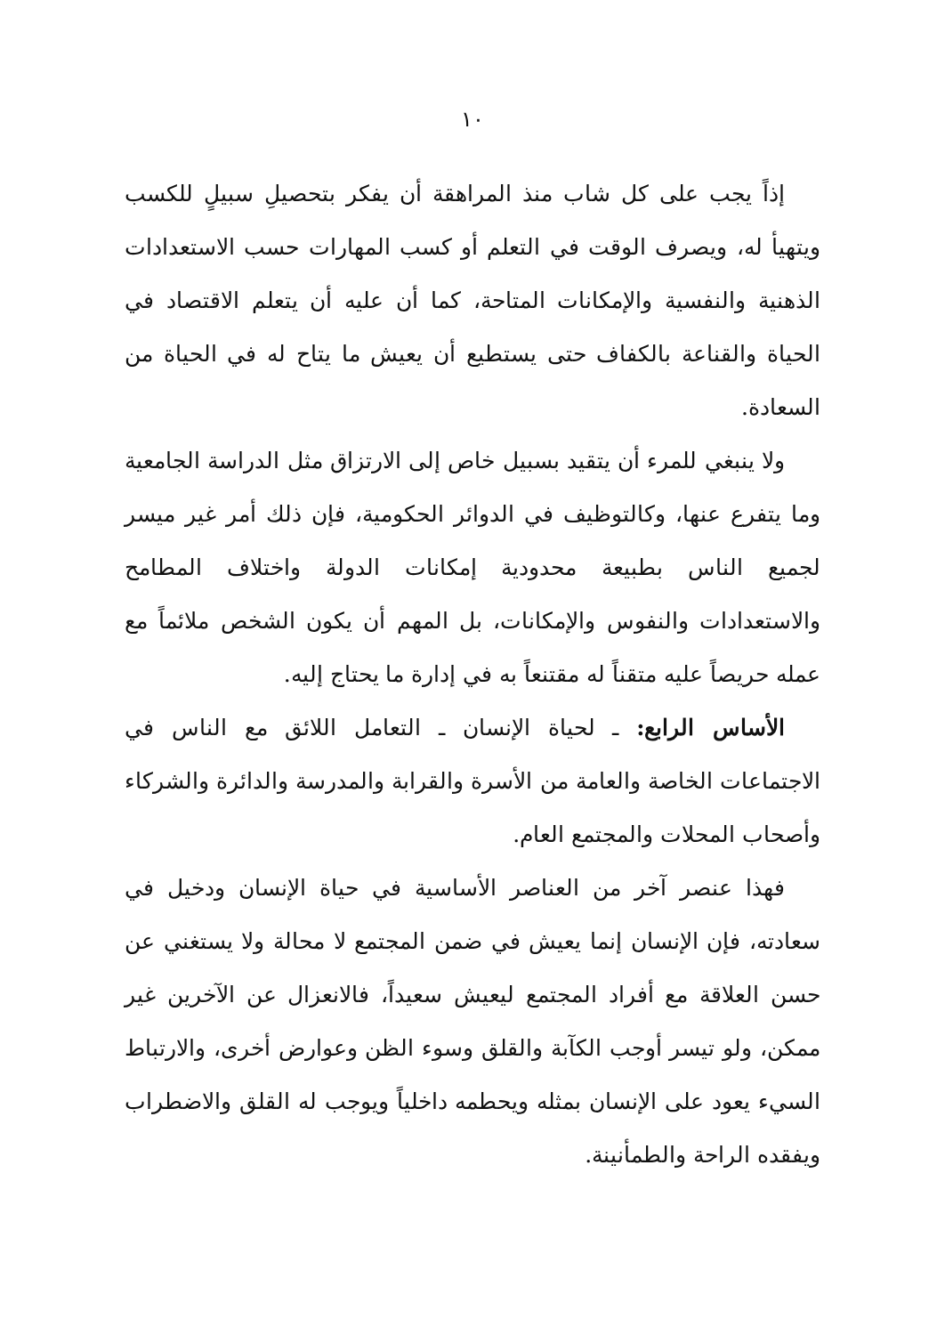١٠
إذاً يجب على كل شاب منذ المراهقة أن يفكر بتحصيلِ سبيلٍ للكسب ويتهيأ له، ويصرف الوقت في التعلم أو كسب المهارات حسب الاستعدادات الذهنية والنفسية والإمكانات المتاحة، كما أن عليه أن يتعلم الاقتصاد في الحياة والقناعة بالكفاف حتى يستطيع أن يعيش ما يتاح له في الحياة من السعادة.
ولا ينبغي للمرء أن يتقيد بسبيل خاص إلى الارتزاق مثل الدراسة الجامعية وما يتفرع عنها، وكالتوظيف في الدوائر الحكومية، فإن ذلك أمر غير ميسر لجميع الناس بطبيعة محدودية إمكانات الدولة واختلاف المطامح والاستعدادات والنفوس والإمكانات، بل المهم أن يكون الشخص ملائماً مع عمله حريصاً عليه متقناً له مقتنعاً به في إدارة ما يحتاج إليه.
الأساس الرابع: ـ لحياة الإنسان ـ التعامل اللائق مع الناس في الاجتماعات الخاصة والعامة من الأسرة والقرابة والمدرسة والدائرة والشركاء وأصحاب المحلات والمجتمع العام.
فهذا عنصر آخر من العناصر الأساسية في حياة الإنسان ودخيل في سعادته، فإن الإنسان إنما يعيش في ضمن المجتمع لا محالة ولا يستغني عن حسن العلاقة مع أفراد المجتمع ليعيش سعيداً، فالانعزال عن الآخرين غير ممكن، ولو تيسر أوجب الكآبة والقلق وسوء الظن وعوارض أخرى، والارتباط السيء يعود على الإنسان بمثله ويحطمه داخلياً ويوجب له القلق والاضطراب ويفقده الراحة والطمأنينة.